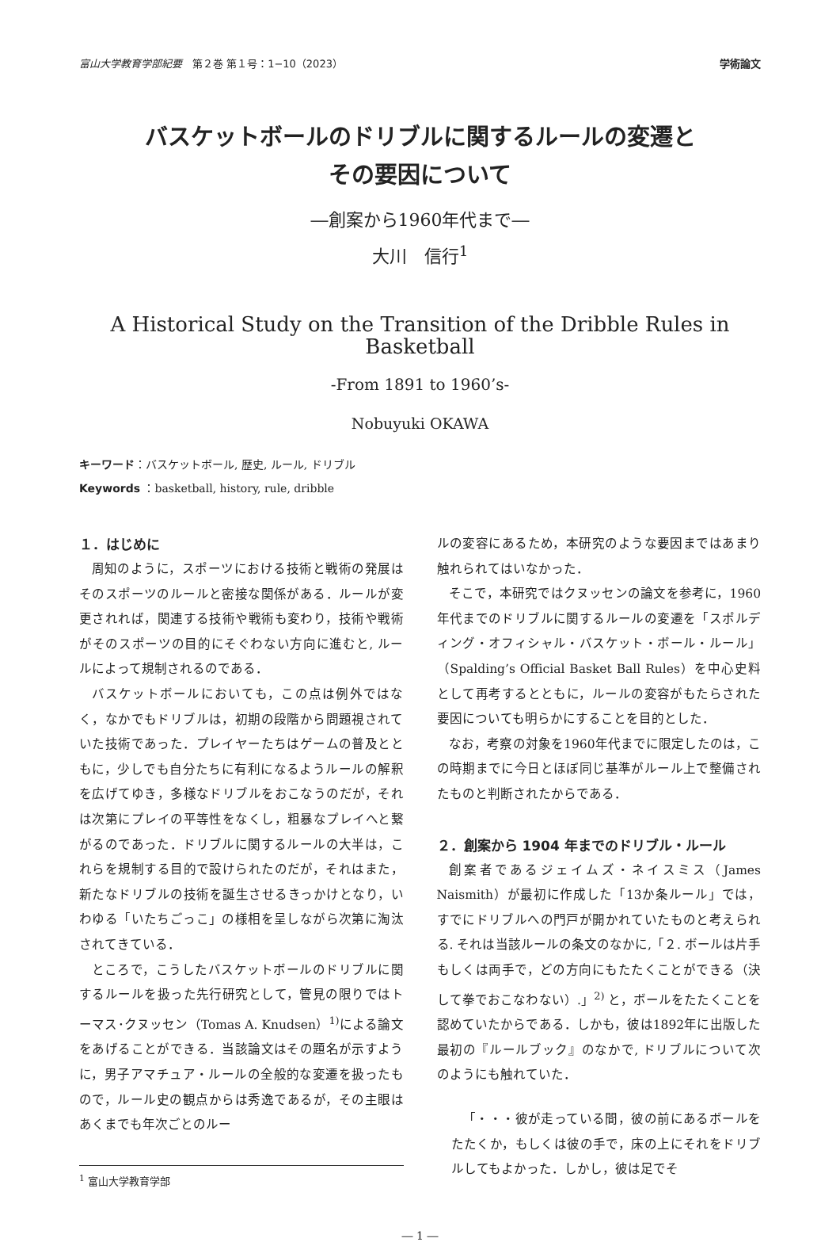富山大学教育学部紀要　第２巻 第１号：1−10（2023） 学術論文
バスケットボールのドリブルに関するルールの変遷と
その要因について
―創案から1960年代まで―
大川　信行<sup>1</sup>
A Historical Study on the Transition of the Dribble Rules in
Basketball
-From 1891 to 1960’s-
Nobuyuki OKAWA
キーワード：バスケットボール, 歴史, ルール, ドリブル
Keywords ：basketball, history, rule, dribble
１．はじめに
周知のように，スポーツにおける技術と戦術の発展はそのスポーツのルールと密接な関係がある．ルールが変更されれば，関連する技術や戦術も変わり，技術や戦術がそのスポーツの目的にそぐわない方向に進むと, ルールによって規制されるのである．
バスケットボールにおいても，この点は例外ではなく，なかでもドリブルは，初期の段階から問題視されていた技術であった．プレイヤーたちはゲームの普及とともに，少しでも自分たちに有利になるようルールの解釈を広げてゆき，多様なドリブルをおこなうのだが，それは次第にプレイの平等性をなくし，粗暴なプレイへと繋がるのであった．ドリブルに関するルールの大半は，これらを規制する目的で設けられたのだが，それはまた，新たなドリブルの技術を誕生させるきっかけとなり，いわゆる「いたちごっこ」の様相を呈しながら次第に淘汰されてきている．
ところで，こうしたバスケットボールのドリブルに関するルールを扱った先行研究として，管見の限りではトーマス･クヌッセン（Tomas A. Knudsen）<sup>1)</sup>による論文をあげることができる．当該論文はその題名が示すように，男子アマチュア・ルールの全般的な変遷を扱ったもので，ルール史の観点からは秀逸であるが，その主眼はあくまでも年次ごとのルー
<sup>1</sup> 富山大学教育学部
ルの変容にあるため，本研究のような要因まではあまり触れられてはいなかった．
そこで，本研究ではクヌッセンの論文を参考に，1960年代までのドリブルに関するルールの変遷を「スポルディング・オフィシャル・バスケット・ボール・ルール」（Spalding’s Official Basket Ball Rules）を中心史料として再考するとともに，ルールの変容がもたらされた要因についても明らかにすることを目的とした．
なお，考察の対象を1960年代までに限定したのは，この時期までに今日とほぼ同じ基準がルール上で整備されたものと判断されたからである．
２．創案から 1904 年までのドリブル・ルール
創案者であるジェイムズ・ネイスミス（James Naismith）が最初に作成した「13か条ルール」では，すでにドリブルへの門戸が開かれていたものと考えられる. それは当該ルールの条文のなかに,「２. ボールは片手もしくは両手で，どの方向にもたたくことができる（決して拳でおこなわない）.」<sup>2)</sup> と，ボールをたたくことを認めていたからである．しかも，彼は1892年に出版した最初の『ルールブック』のなかで, ドリブルについて次のようにも触れていた．
「・・・彼が走っている間，彼の前にあるボールをたたくか，もしくは彼の手で，床の上にそれをドリブルしてもよかった．しかし，彼は足でそ
― 1 ―